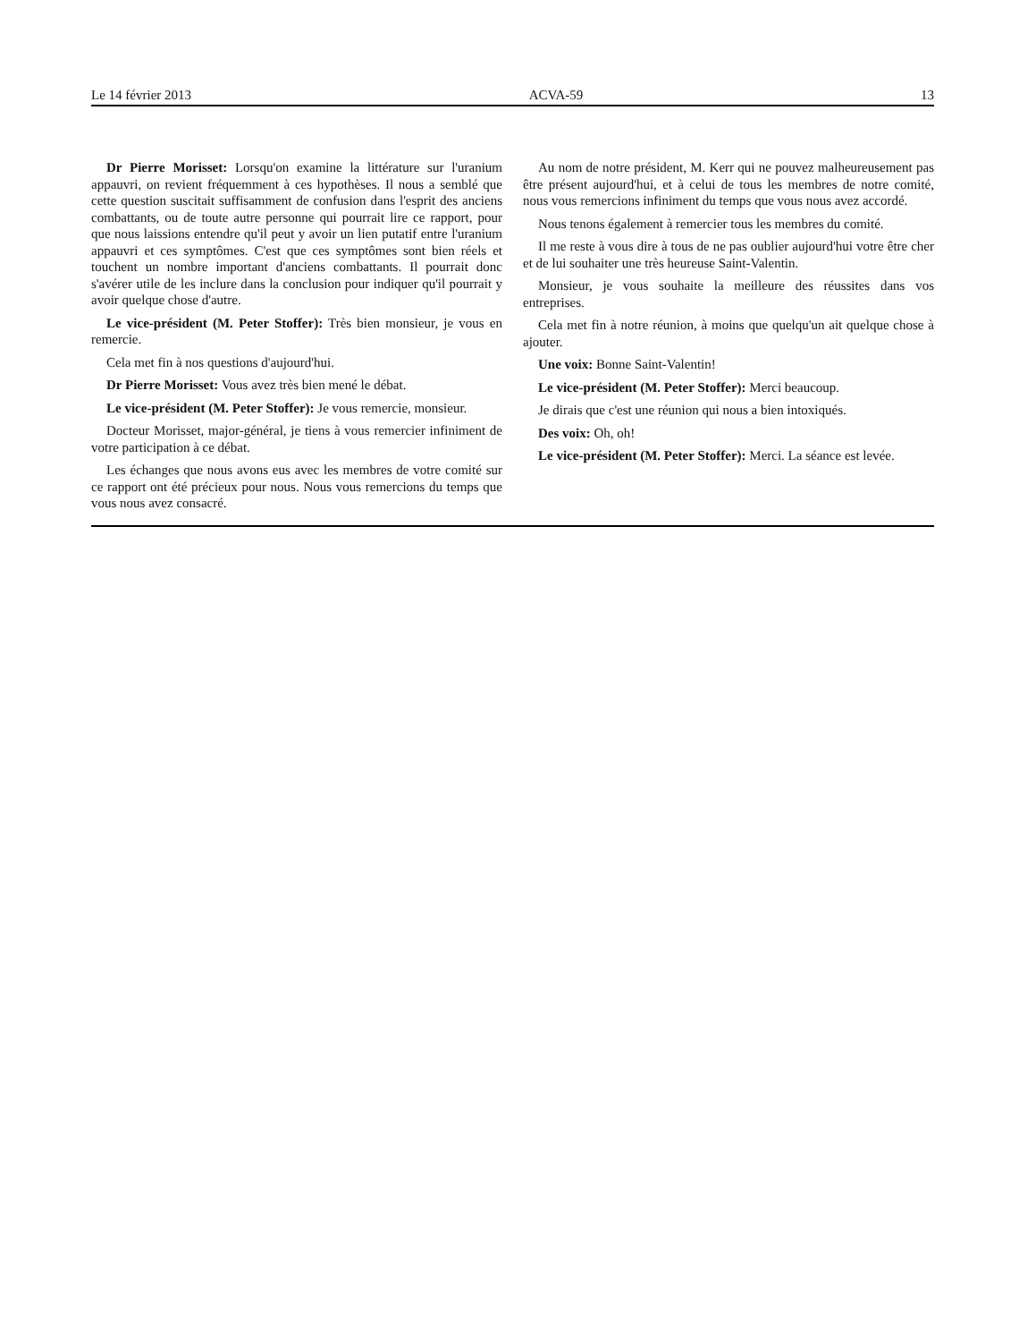Le 14 février 2013 ACVA-59 13
Dr Pierre Morisset: Lorsqu'on examine la littérature sur l'uranium appauvri, on revient fréquemment à ces hypothèses. Il nous a semblé que cette question suscitait suffisamment de confusion dans l'esprit des anciens combattants, ou de toute autre personne qui pourrait lire ce rapport, pour que nous laissions entendre qu'il peut y avoir un lien putatif entre l'uranium appauvri et ces symptômes. C'est que ces symptômes sont bien réels et touchent un nombre important d'anciens combattants. Il pourrait donc s'avérer utile de les inclure dans la conclusion pour indiquer qu'il pourrait y avoir quelque chose d'autre.
Le vice-président (M. Peter Stoffer): Très bien monsieur, je vous en remercie.
Cela met fin à nos questions d'aujourd'hui.
Dr Pierre Morisset: Vous avez très bien mené le débat.
Le vice-président (M. Peter Stoffer): Je vous remercie, monsieur.
Docteur Morisset, major-général, je tiens à vous remercier infiniment de votre participation à ce débat.
Les échanges que nous avons eus avec les membres de votre comité sur ce rapport ont été précieux pour nous. Nous vous remercions du temps que vous nous avez consacré.
Au nom de notre président, M. Kerr qui ne pouvez malheureusement pas être présent aujourd'hui, et à celui de tous les membres de notre comité, nous vous remercions infiniment du temps que vous nous avez accordé.
Nous tenons également à remercier tous les membres du comité.
Il me reste à vous dire à tous de ne pas oublier aujourd'hui votre être cher et de lui souhaiter une très heureuse Saint-Valentin.
Monsieur, je vous souhaite la meilleure des réussites dans vos entreprises.
Cela met fin à notre réunion, à moins que quelqu'un ait quelque chose à ajouter.
Une voix: Bonne Saint-Valentin!
Le vice-président (M. Peter Stoffer): Merci beaucoup.
Je dirais que c'est une réunion qui nous a bien intoxiqués.
Des voix: Oh, oh!
Le vice-président (M. Peter Stoffer): Merci. La séance est levée.